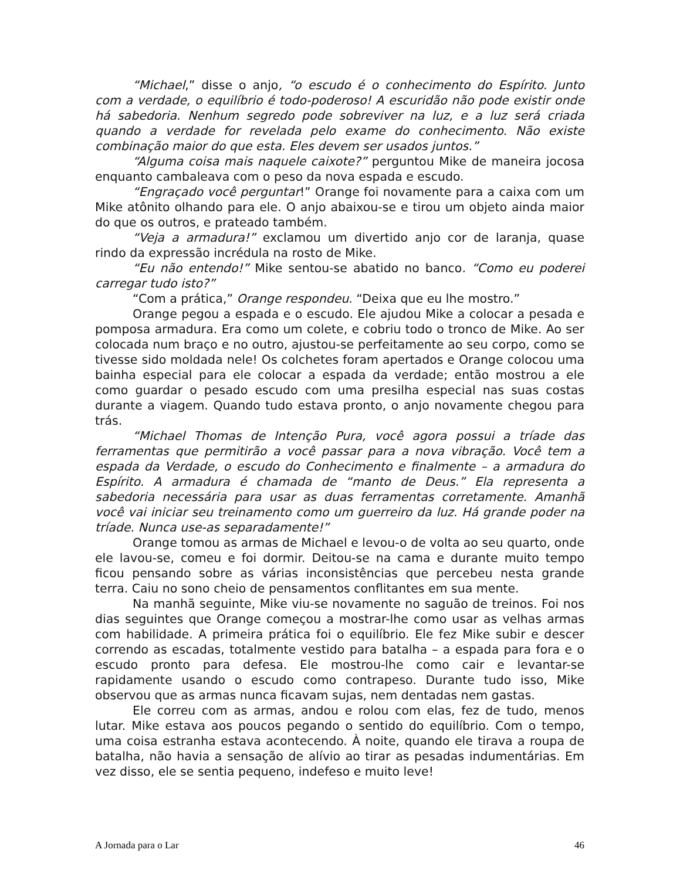“Michael,” disse o anjo, “o escudo é o conhecimento do Espírito. Junto com a verdade, o equilíbrio é todo-poderoso! A escuridão não pode existir onde há sabedoria. Nenhum segredo pode sobreviver na luz, e a luz será criada quando a verdade for revelada pelo exame do conhecimento. Não existe combinação maior do que esta. Eles devem ser usados juntos.”
“Alguma coisa mais naquele caixote?” perguntou Mike de maneira jocosa enquanto cambaleava com o peso da nova espada e escudo.
“Engraçado você perguntar!” Orange foi novamente para a caixa com um Mike atônito olhando para ele. O anjo abaixou-se e tirou um objeto ainda maior do que os outros, e prateado também.
“Veja a armadura!” exclamou um divertido anjo cor de laranja, quase rindo da expressão incrédula na rosto de Mike.
“Eu não entendo!” Mike sentou-se abatido no banco. “Como eu poderei carregar tudo isto?”
“Com a prática,” Orange respondeu. “Deixa que eu lhe mostro.”
Orange pegou a espada e o escudo. Ele ajudou Mike a colocar a pesada e pomposa armadura. Era como um colete, e cobriu todo o tronco de Mike. Ao ser colocada num braço e no outro, ajustou-se perfeitamente ao seu corpo, como se tivesse sido moldada nele! Os colchetes foram apertados e Orange colocou uma bainha especial para ele colocar a espada da verdade; então mostrou a ele como guardar o pesado escudo com uma presilha especial nas suas costas durante a viagem. Quando tudo estava pronto, o anjo novamente chegou para trás.
“Michael Thomas de Intenção Pura, você agora possui a tríade das ferramentas que permitirão a você passar para a nova vibração. Você tem a espada da Verdade, o escudo do Conhecimento e finalmente – a armadura do Espírito. A armadura é chamada de “manto de Deus.” Ela representa a sabedoria necessária para usar as duas ferramentas corretamente. Amanhã você vai iniciar seu treinamento como um guerreiro da luz. Há grande poder na tríade. Nunca use-as separadamente!”
Orange tomou as armas de Michael e levou-o de volta ao seu quarto, onde ele lavou-se, comeu e foi dormir. Deitou-se na cama e durante muito tempo ficou pensando sobre as várias inconsistências que percebeu nesta grande terra. Caiu no sono cheio de pensamentos conflitantes em sua mente.
Na manhã seguinte, Mike viu-se novamente no saguão de treinos. Foi nos dias seguintes que Orange começou a mostrar-lhe como usar as velhas armas com habilidade. A primeira prática foi o equilíbrio. Ele fez Mike subir e descer correndo as escadas, totalmente vestido para batalha – a espada para fora e o escudo pronto para defesa. Ele mostrou-lhe como cair e levantar-se rapidamente usando o escudo como contrapeso. Durante tudo isso, Mike observou que as armas nunca ficavam sujas, nem dentadas nem gastas.
Ele correu com as armas, andou e rolou com elas, fez de tudo, menos lutar. Mike estava aos poucos pegando o sentido do equilíbrio. Com o tempo, uma coisa estranha estava acontecendo. À noite, quando ele tirava a roupa de batalha, não havia a sensação de alívio ao tirar as pesadas indumentárias. Em vez disso, ele se sentia pequeno, indefeso e muito leve!
A Jornada para o Lar 46